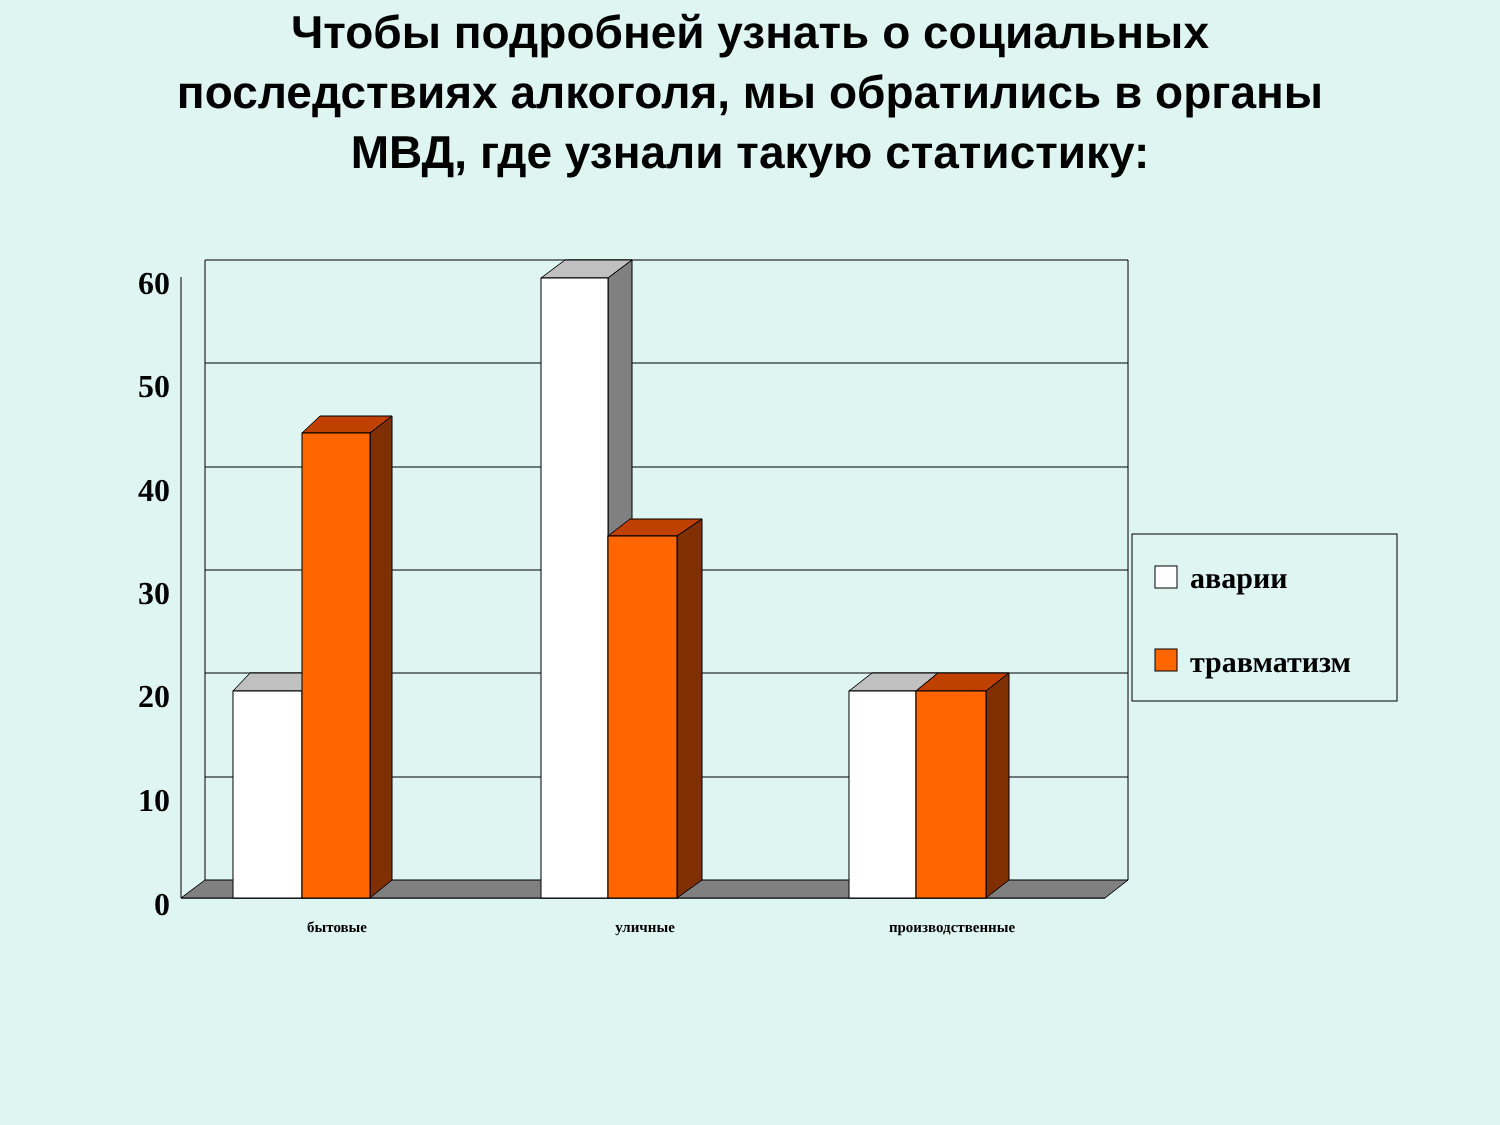Чтобы подробней узнать о социальных
последствиях алкоголя, мы обратились в органы
МВД, где узнали такую статистику:
60
50
40
30
20
10
0
бытовые
уличные
производственные
аварии
травматизм